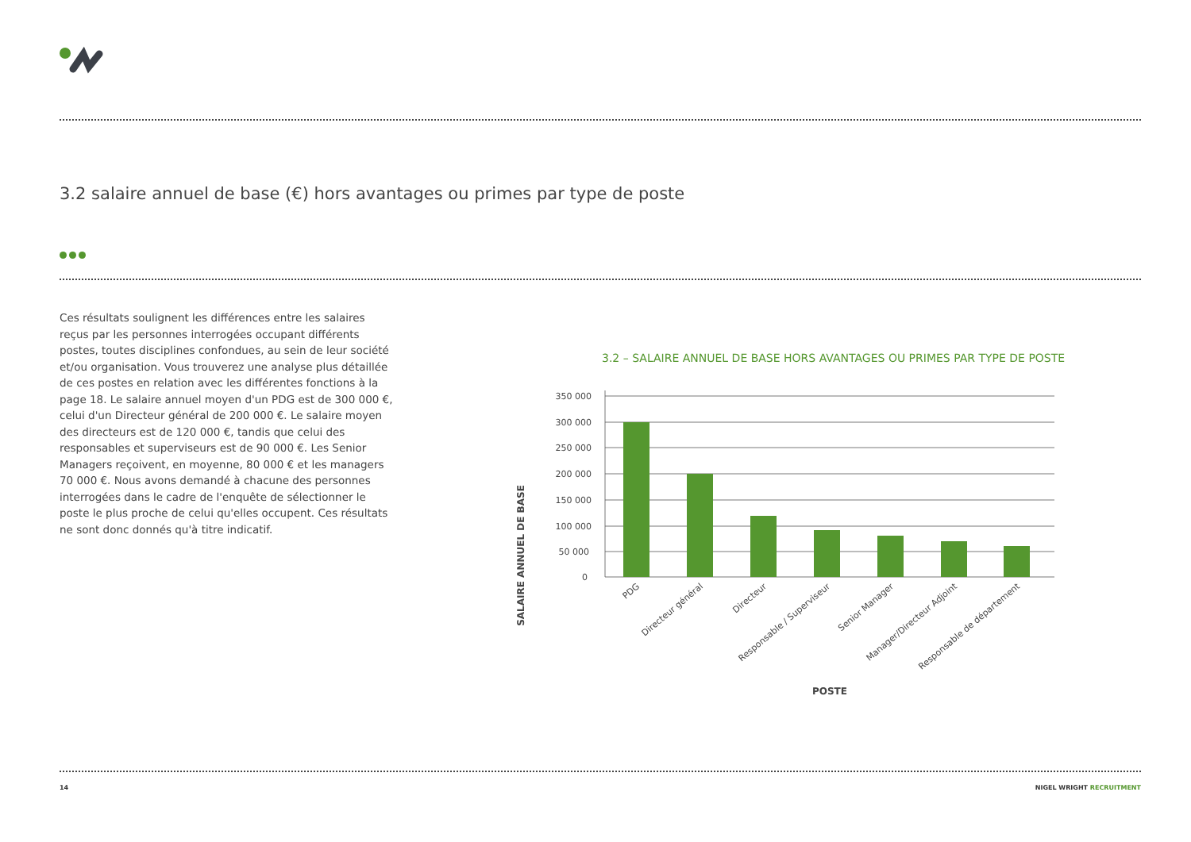3.2 salaire annuel de base (€) hors avantages ou primes par type de poste
Ces résultats soulignent les différences entre les salaires reçus par les personnes interrogées occupant différents postes, toutes disciplines confondues, au sein de leur société et/ou organisation. Vous trouverez une analyse plus détaillée de ces postes en relation avec les différentes fonctions à la page 18. Le salaire annuel moyen d'un PDG est de 300 000 €, celui d'un Directeur général de 200 000 €. Le salaire moyen des directeurs est de 120 000 €, tandis que celui des responsables et superviseurs est de 90 000 €. Les Senior Managers reçoivent, en moyenne, 80 000 € et les managers 70 000 €. Nous avons demandé à chacune des personnes interrogées dans le cadre de l'enquête de sélectionner le poste le plus proche de celui qu'elles occupent. Ces résultats ne sont donc donnés qu'à titre indicatif.
3.2 – SALAIRE ANNUEL DE BASE HORS AVANTAGES OU PRIMES PAR TYPE DE POSTE
SALAIRE ANNUEL DE BASE
350 000
300 000
250 000
200 000
150 000
100 000
50 000
0
PDG
Directeur général
Directeur
Responsable / Superviseur
Senior Manager
Manager/Directeur Adjoint
Responsable de département
POSTE
14 NIGEL WRIGHT RECRUITMENT